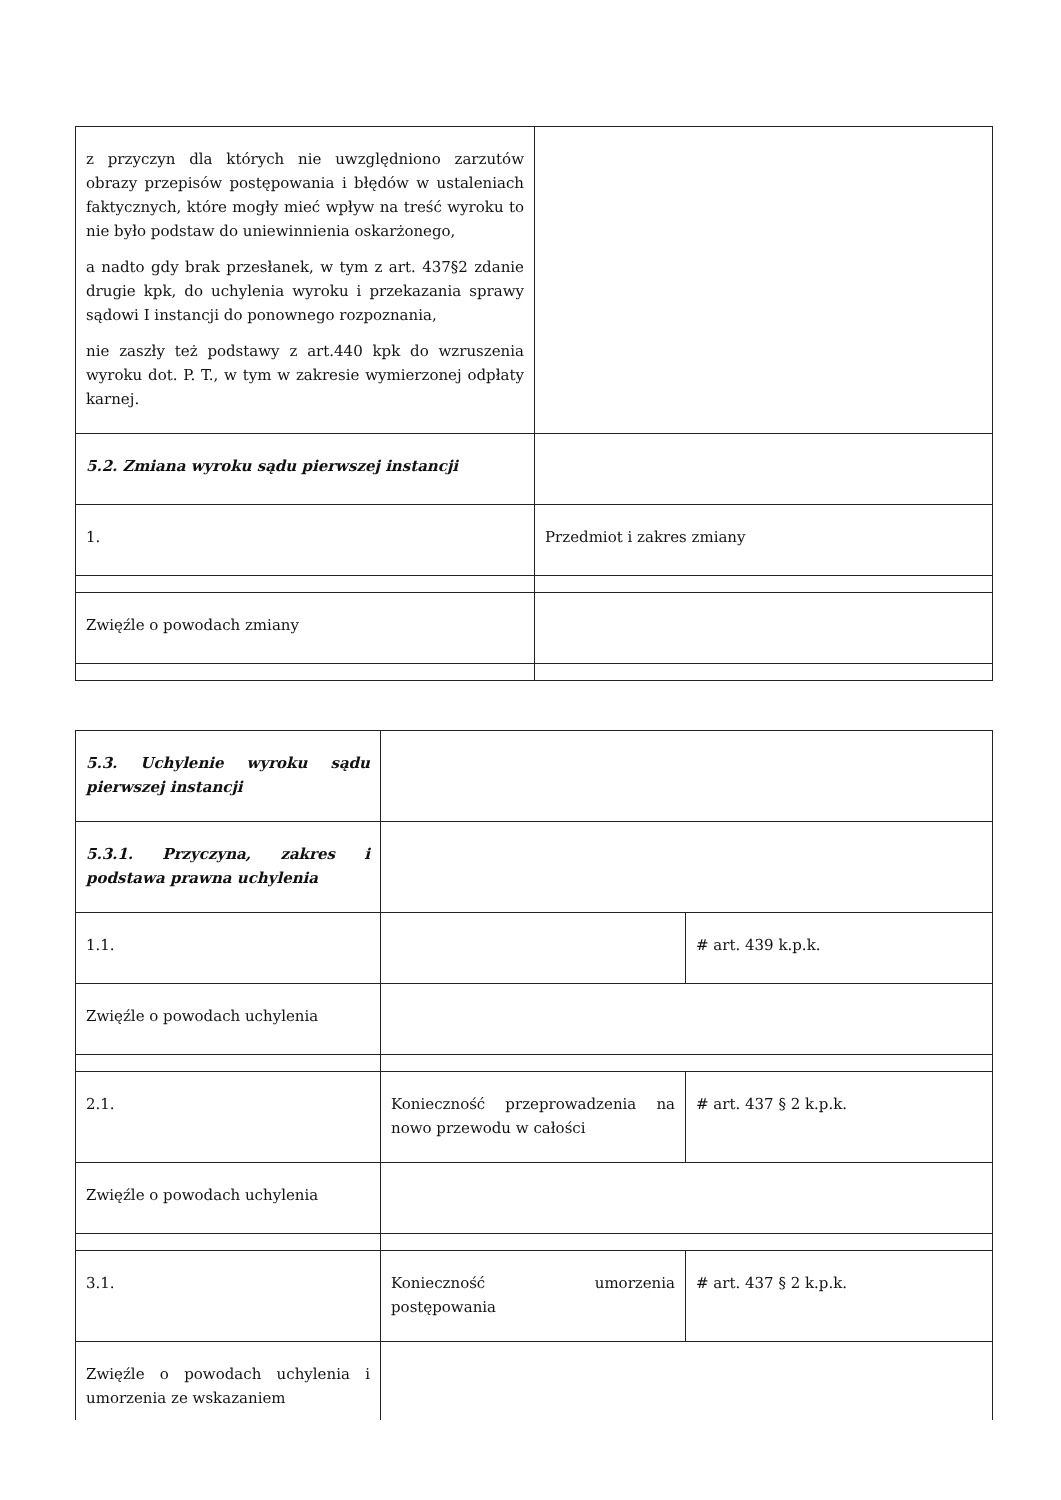| z przyczyn dla których nie uwzględniono zarzutów obrazy przepisów postępowania i błędów w ustaleniach faktycznych, które mogły mieć wpływ na treść wyroku to nie było podstaw do uniewinnienia oskarżonego, a nadto gdy brak przesłanek, w tym z art. 437§2 zdanie drugie kpk, do uchylenia wyroku i przekazania sprawy sądowi I instancji do ponownego rozpoznania, nie zaszły też podstawy z art.440 kpk do wzruszenia wyroku dot. P. T., w tym w zakresie wymierzonej odpłaty karnej. | |
| 5.2. Zmiana wyroku sądu pierwszej instancji | |
| 1. | Przedmiot i zakres zmiany |
| Zwięźle o powodach zmiany | |
| 5.3. Uchylenie wyroku sądu pierwszej instancji | | |
| 5.3.1. Przyczyna, zakres i podstawa prawna uchylenia | | |
| 1.1. | | # art. 439 k.p.k. |
| Zwięźle o powodach uchylenia | | |
| 2.1. | Konieczność przeprowadzenia na nowo przewodu w całości | # art. 437 § 2 k.p.k. |
| Zwięźle o powodach uchylenia | | |
| 3.1. | Konieczność umorzenia postępowania | # art. 437 § 2 k.p.k. |
| Zwięźle o powodach uchylenia i umorzenia ze wskazaniem | | |